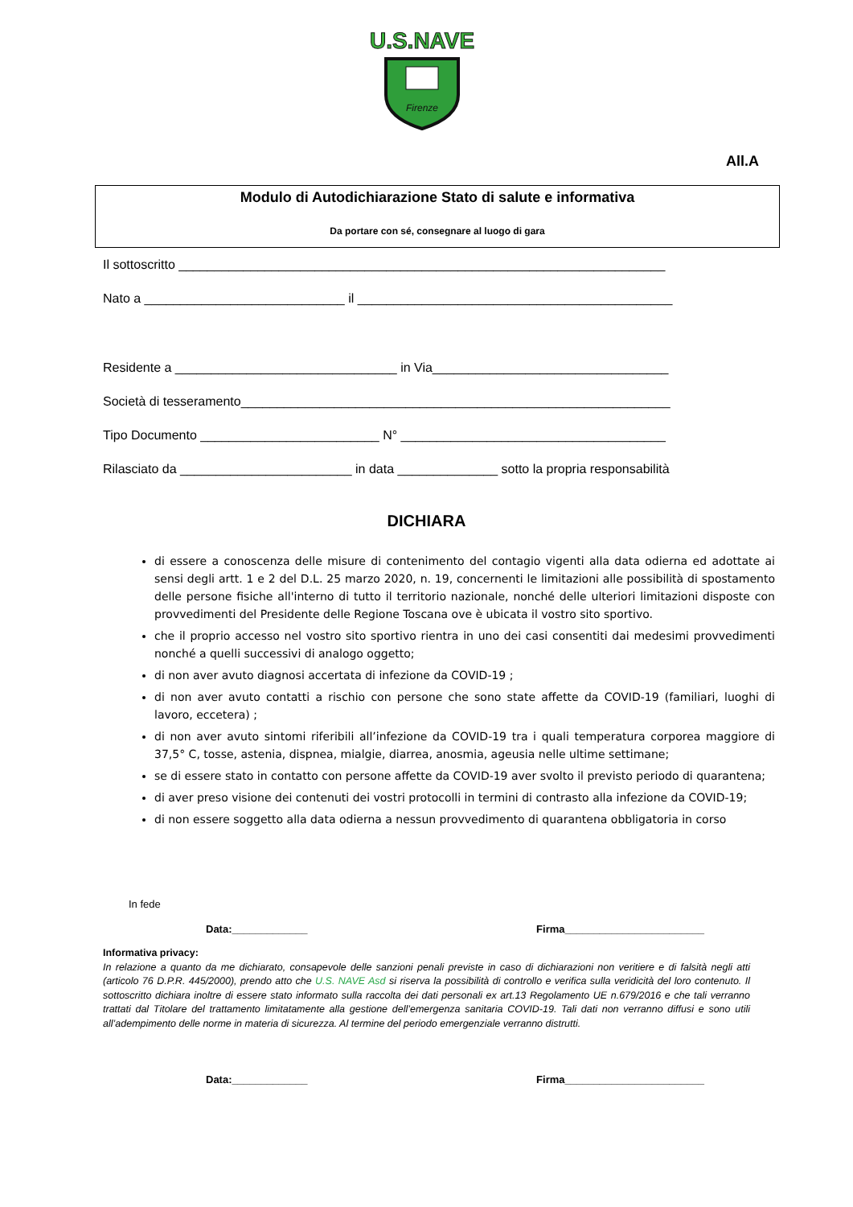U.S.NAVE
Firenze
All.A
Modulo di Autodichiarazione Stato di salute e informativa
Da portare con sé, consegnare al luogo di gara
Il sottoscritto ____________________________________________________________________
Nato a ____________________________ il ____________________________________________
Residente a _______________________________ in Via_________________________________
Società di tesseramento____________________________________________________________
Tipo Documento _________________________ N° _____________________________________
Rilasciato da ________________________ in data ______________ sotto la propria responsabilità
DICHIARA
di essere a conoscenza delle misure di contenimento del contagio vigenti alla data odierna ed adottate ai sensi degli artt. 1 e 2 del D.L. 25 marzo 2020, n. 19, concernenti le limitazioni alle possibilità di spostamento delle persone fisiche all'interno di tutto il territorio nazionale, nonché delle ulteriori limitazioni disposte con provvedimenti del Presidente delle Regione Toscana ove è ubicata il vostro sito sportivo.
che il proprio accesso nel vostro sito sportivo rientra in uno dei casi consentiti dai medesimi provvedimenti nonché a quelli successivi di analogo oggetto;
di non aver avuto diagnosi accertata di infezione da COVID-19 ;
di non aver avuto contatti a rischio con persone che sono state affette da COVID-19 (familiari, luoghi di lavoro, eccetera) ;
di non aver avuto sintomi riferibili all’infezione da COVID-19 tra i quali temperatura corporea maggiore di 37,5° C, tosse, astenia, dispnea, mialgie, diarrea, anosmia, ageusia nelle ultime settimane;
se di essere stato in contatto con persone affette da COVID-19 aver svolto il previsto periodo di quarantena;
di aver preso visione dei contenuti dei vostri protocolli in termini di contrasto alla infezione da COVID-19;
di non essere soggetto alla data odierna a nessun provvedimento di quarantena obbligatoria in corso
In fede
Data:_____________ Firma________________________
Informativa privacy:
In relazione a quanto da me dichiarato, consapevole delle sanzioni penali previste in caso di dichiarazioni non veritiere e di falsità negli atti (articolo 76 D.P.R. 445/2000), prendo atto che U.S. NAVE Asd si riserva la possibilità di controllo e verifica sulla veridicità del loro contenuto. Il sottoscritto dichiara inoltre di essere stato informato sulla raccolta dei dati personali ex art.13 Regolamento UE n.679/2016 e che tali verranno trattati dal Titolare del trattamento limitatamente alla gestione dell’emergenza sanitaria COVID-19. Tali dati non verranno diffusi e sono utili all’adempimento delle norme in materia di sicurezza. Al termine del periodo emergenziale verranno distrutti.
Data:_____________ Firma________________________